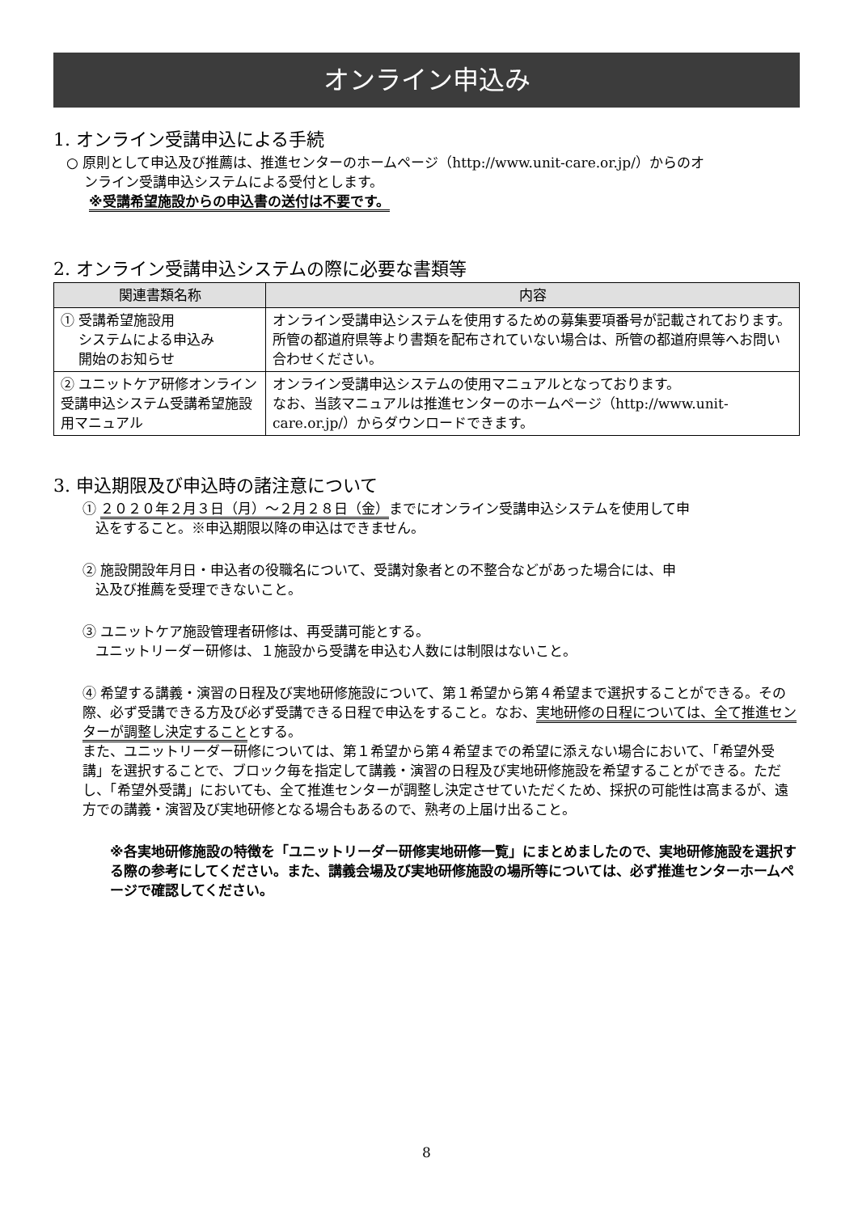オンライン申込み
1. オンライン受講申込による手続
○ 原則として申込及び推薦は、推進センターのホームページ（http://www.unit-care.or.jp/）からのオ
ンライン受講申込システムによる受付とします。
※受講希望施設からの申込書の送付は不要です。
2. オンライン受講申込システムの際に必要な書類等
| 関連書類名称 | 内容 |
| --- | --- |
| ① 受講希望施設用 システムによる申込み 開始のお知らせ | オンライン受講申込システムを使用するための募集要項番号が記載されております。所管の都道府県等より書類を配布されていない場合は、所管の都道府県等へお問い合わせください。 |
| ② ユニットケア研修オンライン受講申込システム受講希望施設用マニュアル | オンライン受講申込システムの使用マニュアルとなっております。 なお、当該マニュアルは推進センターのホームページ（http://www.unit-care.or.jp/）からダウンロードできます。 |
3. 申込期限及び申込時の諸注意について
① ２０２０年２月３日（月）～２月２８日（金）までにオンライン受講申込システムを使用して申
込をすること。※申込期限以降の申込はできません。
② 施設開設年月日・申込者の役職名について、受講対象者との不整合などがあった場合には、申
込及び推薦を受理できないこと。
③ ユニットケア施設管理者研修は、再受講可能とする。
ユニットリーダー研修は、１施設から受講を申込む人数には制限はないこと。
④ 希望する講義・演習の日程及び実地研修施設について、第１希望から第４希望まで選択することができる。その際、必ず受講できる方及び必ず受講できる日程で申込をすること。なお、実地研修の日程については、全て推進センターが調整し決定することとする。
また、ユニットリーダー研修については、第１希望から第４希望までの希望に添えない場合において、「希望外受講」を選択することで、ブロック毎を指定して講義・演習の日程及び実地研修施設を希望することができる。ただし、「希望外受講」においても、全て推進センターが調整し決定させていただくため、採択の可能性は高まるが、遠方での講義・演習及び実地研修となる場合もあるので、熟考の上届け出ること。
※各実地研修施設の特徴を「ユニットリーダー研修実地研修一覧」にまとめましたので、実地研修施設を選択する際の参考にしてください。また、講義会場及び実地研修施設の場所等については、必ず推進センターホームページで確認してください。
8